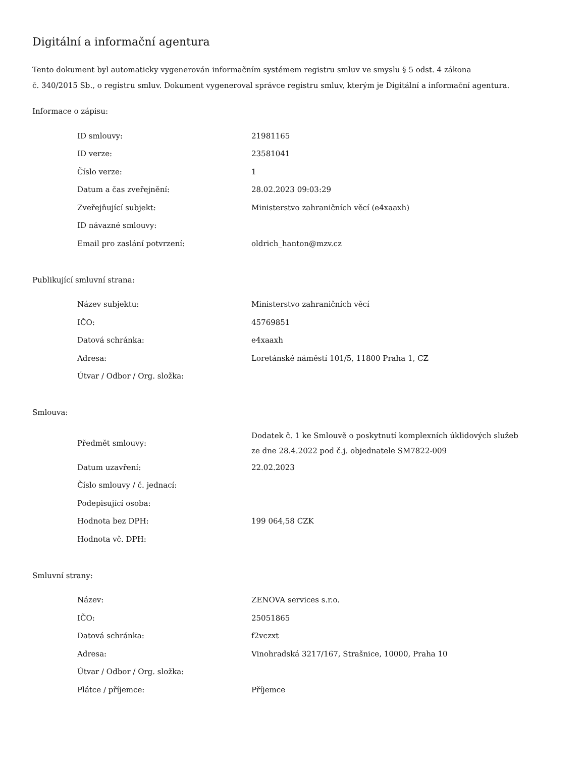Digitální a informační agentura
Tento dokument byl automaticky vygenerován informačním systémem registru smluv ve smyslu § 5 odst. 4 zákona
č. 340/2015 Sb., o registru smluv. Dokument vygeneroval správce registru smluv, kterým je Digitální a informační agentura.
Informace o zápisu:
| ID smlouvy: | 21981165 |
| ID verze: | 23581041 |
| Číslo verze: | 1 |
| Datum a čas zveřejnění: | 28.02.2023 09:03:29 |
| Zveřejňující subjekt: | Ministerstvo zahraničních věcí (e4xaaxh) |
| ID návazné smlouvy: | |
| Email pro zaslání potvrzení: | oldrich_hanton@mzv.cz |
Publikující smluvní strana:
| Název subjektu: | Ministerstvo zahraničních věcí |
| IČO: | 45769851 |
| Datová schránka: | e4xaaxh |
| Adresa: | Loretánské náměstí 101/5, 11800 Praha 1, CZ |
| Útvar / Odbor / Org. složka: | |
Smlouva:
| Předmět smlouvy: | Dodatek č. 1 ke Smlouvě o poskytnutí komplexních úklidových služeb ze dne 28.4.2022 pod č.j. objednatele SM7822-009 |
| Datum uzavření: | 22.02.2023 |
| Číslo smlouvy / č. jednací: | |
| Podepisující osoba: | |
| Hodnota bez DPH: | 199 064,58 CZK |
| Hodnota vč. DPH: | |
Smluvní strany:
| Název: | ZENOVA services s.r.o. |
| IČO: | 25051865 |
| Datová schránka: | f2vczxt |
| Adresa: | Vinohradská 3217/167, Strašnice, 10000, Praha 10 |
| Útvar / Odbor / Org. složka: | |
| Plátce / příjemce: | Příjemce |